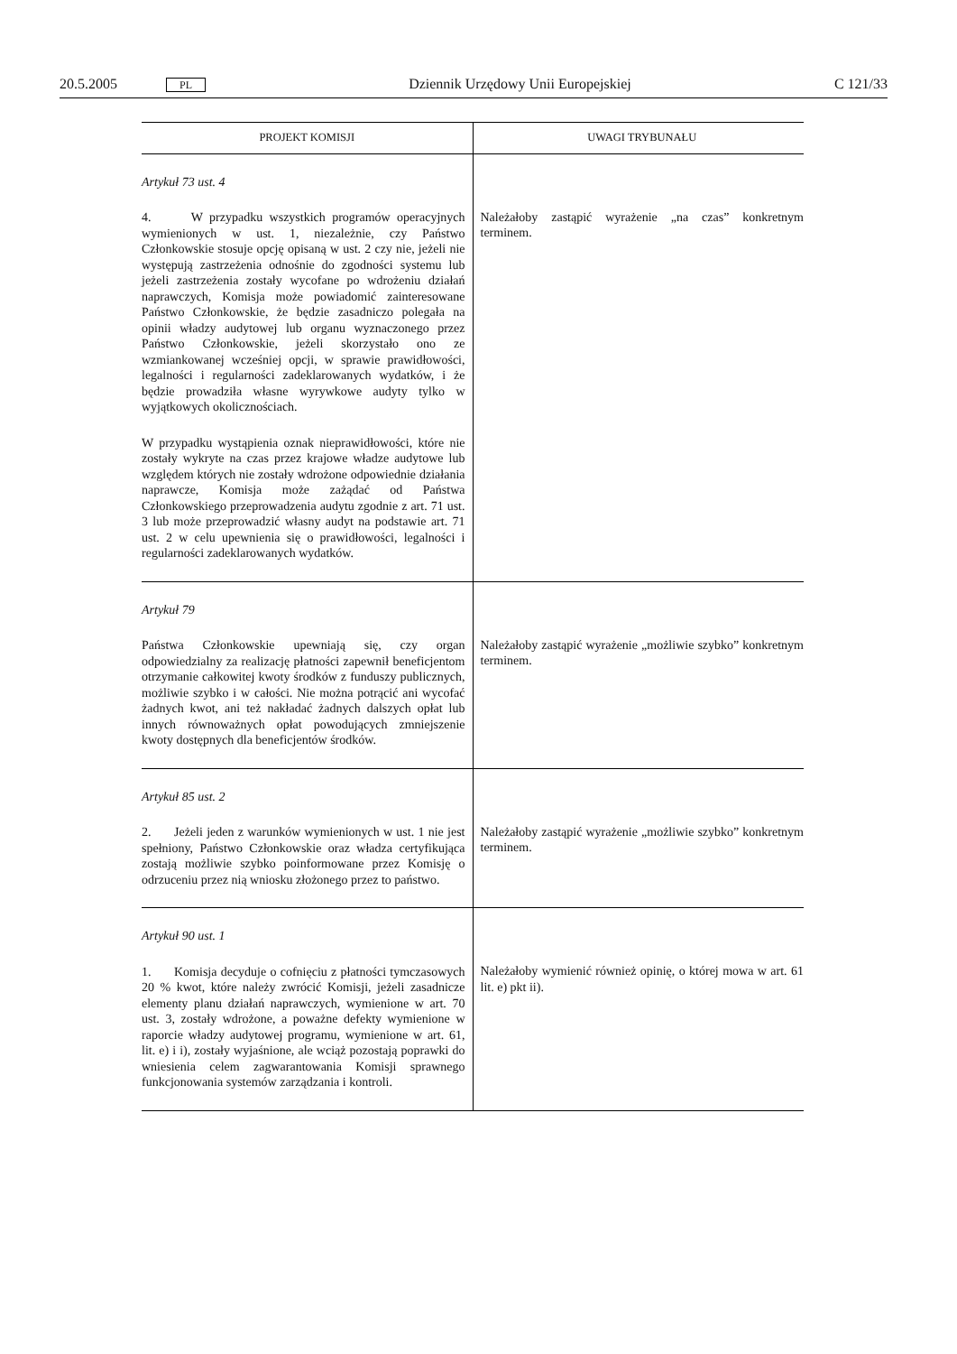20.5.2005 PL Dziennik Urzędowy Unii Europejskiej C 121/33
| PROJEKT KOMISJI | UWAGI TRYBUNAŁU |
| --- | --- |
| Artykuł 73 ust. 4 4. W przypadku wszystkich programów operacyjnych wymienionych w ust. 1, niezależnie, czy Państwo Członkowskie stosuje opcję opisaną w ust. 2 czy nie, jeżeli nie występują zastrzeżenia odnośnie do zgodności systemu lub jeżeli zastrzeżenia zostały wycofane po wdrożeniu działań naprawczych, Komisja może powiadomić zainteresowane Państwo Członkowskie, że będzie zasadniczo polegała na opinii władzy audytowej lub organu wyznaczonego przez Państwo Członkowskie, jeżeli skorzystało ono ze wzmiankowanej wcześniej opcji, w sprawie prawidłowości, legalności i regularności zadeklarowanych wydatków, i że będzie prowadziła własne wyrywkowe audyty tylko w wyjątkowych okolicznościach. W przypadku wystąpienia oznak nieprawidłowości, które nie zostały wykryte na czas przez krajowe władze audytowe lub względem których nie zostały wdrożone odpowiednie działania naprawcze, Komisja może zażądać od Państwa Członkowskiego przeprowadzenia audytu zgodnie z art. 71 ust. 3 lub może przeprowadzić własny audyt na podstawie art. 71 ust. 2 w celu upewnienia się o prawidłowości, legalności i regularności zadeklarowanych wydatków. | Należałoby zastąpić wyrażenie „na czas” konkretnym terminem. |
| Artykuł 79 Państwa Członkowskie upewniają się, czy organ odpowiedzialny za realizację płatności zapewnił beneficjentom otrzymanie całkowitej kwoty środków z funduszy publicznych, możliwie szybko i w całości. Nie można potrącić ani wycofać żadnych kwot, ani też nakładać żadnych dalszych opłat lub innych równoważnych opłat powodujących zmniejszenie kwoty dostępnych dla beneficjentów środków. | Należałoby zastąpić wyrażenie „możliwie szybko” konkretnym terminem. |
| Artykuł 85 ust. 2 2. Jeżeli jeden z warunków wymienionych w ust. 1 nie jest spełniony, Państwo Członkowskie oraz władza certyfikująca zostają możliwie szybko poinformowane przez Komisję o odrzuceniu przez nią wniosku złożonego przez to państwo. | Należałoby zastąpić wyrażenie „możliwie szybko” konkretnym terminem. |
| Artykuł 90 ust. 1 1. Komisja decyduje o cofnięciu z płatności tymczasowych 20 % kwot, które należy zwrócić Komisji, jeżeli zasadnicze elementy planu działań naprawczych, wymienione w art. 70 ust. 3, zostały wdrożone, a poważne defekty wymienione w raporcie władzy audytowej programu, wymienione w art. 61, lit. e) i i), zostały wyjaśnione, ale wciąż pozostają poprawki do wniesienia celem zagwarantowania Komisji sprawnego funkcjonowania systemów zarządzania i kontroli. | Należałoby wymienić również opinię, o której mowa w art. 61 lit. e) pkt ii). |